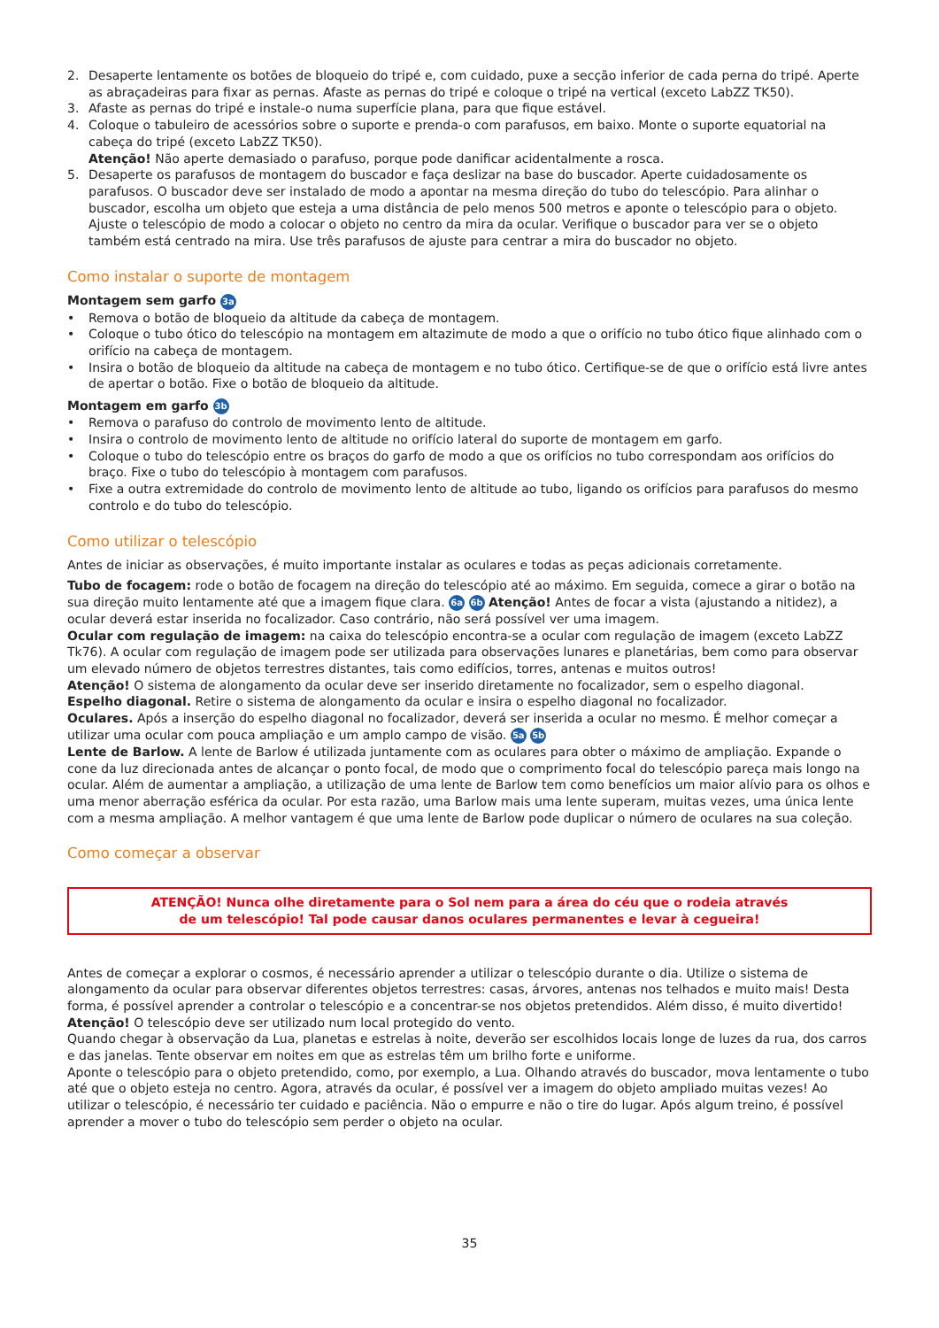2. Desaperte lentamente os botões de bloqueio do tripé e, com cuidado, puxe a secção inferior de cada perna do tripé. Aperte as abraçadeiras para fixar as pernas. Afaste as pernas do tripé e coloque o tripé na vertical (exceto LabZZ TK50).
3. Afaste as pernas do tripé e instale-o numa superfície plana, para que fique estável.
4. Coloque o tabuleiro de acessórios sobre o suporte e prenda-o com parafusos, em baixo. Monte o suporte equatorial na cabeça do tripé (exceto LabZZ TK50).
Atenção! Não aperte demasiado o parafuso, porque pode danificar acidentalmente a rosca.
5. Desaperte os parafusos de montagem do buscador e faça deslizar na base do buscador. Aperte cuidadosamente os parafusos. O buscador deve ser instalado de modo a apontar na mesma direção do tubo do telescópio. Para alinhar o buscador, escolha um objeto que esteja a uma distância de pelo menos 500 metros e aponte o telescópio para o objeto. Ajuste o telescópio de modo a colocar o objeto no centro da mira da ocular. Verifique o buscador para ver se o objeto também está centrado na mira. Use três parafusos de ajuste para centrar a mira do buscador no objeto.
Como instalar o suporte de montagem
Montagem sem garfo 3a
• Remova o botão de bloqueio da altitude da cabeça de montagem.
• Coloque o tubo ótico do telescópio na montagem em altazimute de modo a que o orifício no tubo ótico fique alinhado com o orifício na cabeça de montagem.
• Insira o botão de bloqueio da altitude na cabeça de montagem e no tubo ótico. Certifique-se de que o orifício está livre antes de apertar o botão. Fixe o botão de bloqueio da altitude.
Montagem em garfo 3b
• Remova o parafuso do controlo de movimento lento de altitude.
• Insira o controlo de movimento lento de altitude no orifício lateral do suporte de montagem em garfo.
• Coloque o tubo do telescópio entre os braços do garfo de modo a que os orifícios no tubo correspondam aos orifícios do braço. Fixe o tubo do telescópio à montagem com parafusos.
• Fixe a outra extremidade do controlo de movimento lento de altitude ao tubo, ligando os orifícios para parafusos do mesmo controlo e do tubo do telescópio.
Como utilizar o telescópio
Antes de iniciar as observações, é muito importante instalar as oculares e todas as peças adicionais corretamente.
Tubo de focagem: rode o botão de focagem na direção do telescópio até ao máximo. Em seguida, comece a girar o botão na sua direção muito lentamente até que a imagem fique clara. 6a 6b Atenção! Antes de focar a vista (ajustando a nitidez), a ocular deverá estar inserida no focalizador. Caso contrário, não será possível ver uma imagem.
Ocular com regulação de imagem: na caixa do telescópio encontra-se a ocular com regulação de imagem (exceto LabZZ Tk76). A ocular com regulação de imagem pode ser utilizada para observações lunares e planetárias, bem como para observar um elevado número de objetos terrestres distantes, tais como edifícios, torres, antenas e muitos outros!
Atenção! O sistema de alongamento da ocular deve ser inserido diretamente no focalizador, sem o espelho diagonal.
Espelho diagonal. Retire o sistema de alongamento da ocular e insira o espelho diagonal no focalizador.
Oculares. Após a inserção do espelho diagonal no focalizador, deverá ser inserida a ocular no mesmo. É melhor começar a utilizar uma ocular com pouca ampliação e um amplo campo de visão. 5a 5b
Lente de Barlow. A lente de Barlow é utilizada juntamente com as oculares para obter o máximo de ampliação. Expande o cone da luz direcionada antes de alcançar o ponto focal, de modo que o comprimento focal do telescópio pareça mais longo na ocular. Além de aumentar a ampliação, a utilização de uma lente de Barlow tem como benefícios um maior alívio para os olhos e uma menor aberração esférica da ocular. Por esta razão, uma Barlow mais uma lente superam, muitas vezes, uma única lente com a mesma ampliação. A melhor vantagem é que uma lente de Barlow pode duplicar o número de oculares na sua coleção.
Como começar a observar
ATENÇÃO! Nunca olhe diretamente para o Sol nem para a área do céu que o rodeia através
de um telescópio! Tal pode causar danos oculares permanentes e levar à cegueira!
Antes de começar a explorar o cosmos, é necessário aprender a utilizar o telescópio durante o dia. Utilize o sistema de alongamento da ocular para observar diferentes objetos terrestres: casas, árvores, antenas nos telhados e muito mais! Desta forma, é possível aprender a controlar o telescópio e a concentrar-se nos objetos pretendidos. Além disso, é muito divertido!
Atenção! O telescópio deve ser utilizado num local protegido do vento.
Quando chegar à observação da Lua, planetas e estrelas à noite, deverão ser escolhidos locais longe de luzes da rua, dos carros e das janelas. Tente observar em noites em que as estrelas têm um brilho forte e uniforme.
Aponte o telescópio para o objeto pretendido, como, por exemplo, a Lua. Olhando através do buscador, mova lentamente o tubo até que o objeto esteja no centro. Agora, através da ocular, é possível ver a imagem do objeto ampliado muitas vezes! Ao utilizar o telescópio, é necessário ter cuidado e paciência. Não o empurre e não o tire do lugar. Após algum treino, é possível aprender a mover o tubo do telescópio sem perder o objeto na ocular.
35